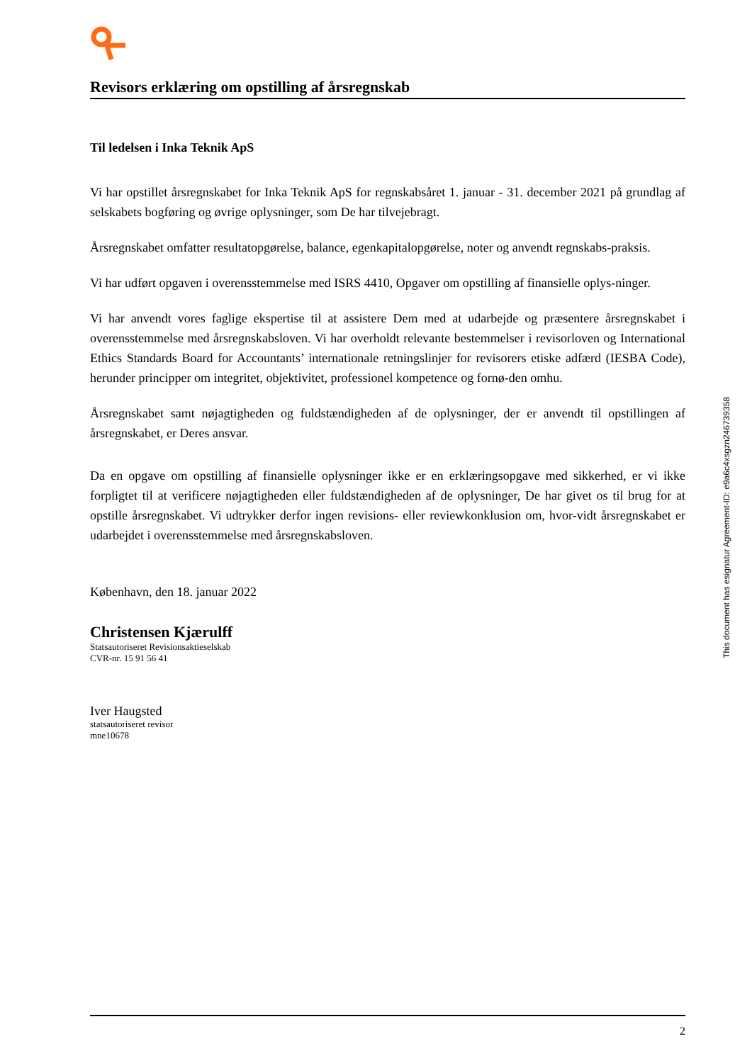Revisors erklæring om opstilling af årsregnskab
Til ledelsen i Inka Teknik ApS
Vi har opstillet årsregnskabet for Inka Teknik ApS for regnskabsåret 1. januar - 31. december 2021 på grundlag af selskabets bogføring og øvrige oplysninger, som De har tilvejebragt.
Årsregnskabet omfatter resultatopgørelse, balance, egenkapitalopgørelse, noter og anvendt regnskabs-praksis.
Vi har udført opgaven i overensstemmelse med ISRS 4410, Opgaver om opstilling af finansielle oplys-ninger.
Vi har anvendt vores faglige ekspertise til at assistere Dem med at udarbejde og præsentere årsregnskabet i overensstemmelse med årsregnskabsloven. Vi har overholdt relevante bestemmelser i revisorloven og International Ethics Standards Board for Accountants’ internationale retningslinjer for revisorers etiske adfærd (IESBA Code), herunder principper om integritet, objektivitet, professionel kompetence og fornø-den omhu.
Årsregnskabet samt nøjagtigheden og fuldstændigheden af de oplysninger, der er anvendt til opstillingen af årsregnskabet, er Deres ansvar.
Da en opgave om opstilling af finansielle oplysninger ikke er en erklæringsopgave med sikkerhed, er vi ikke forpligtet til at verificere nøjagtigheden eller fuldstændigheden af de oplysninger, De har givet os til brug for at opstille årsregnskabet. Vi udtrykker derfor ingen revisions- eller reviewkonklusion om, hvor-vidt årsregnskabet er udarbejdet i overensstemmelse med årsregnskabsloven.
København, den 18. januar 2022
Christensen Kjærulff
Statsautoriseret Revisionsaktieselskab
CVR-nr. 15 91 56 41
Iver Haugsted
statsautoriseret revisor
mne10678
This document has esignatur Agreement-ID: e9a6c4xsgzn246739358
2